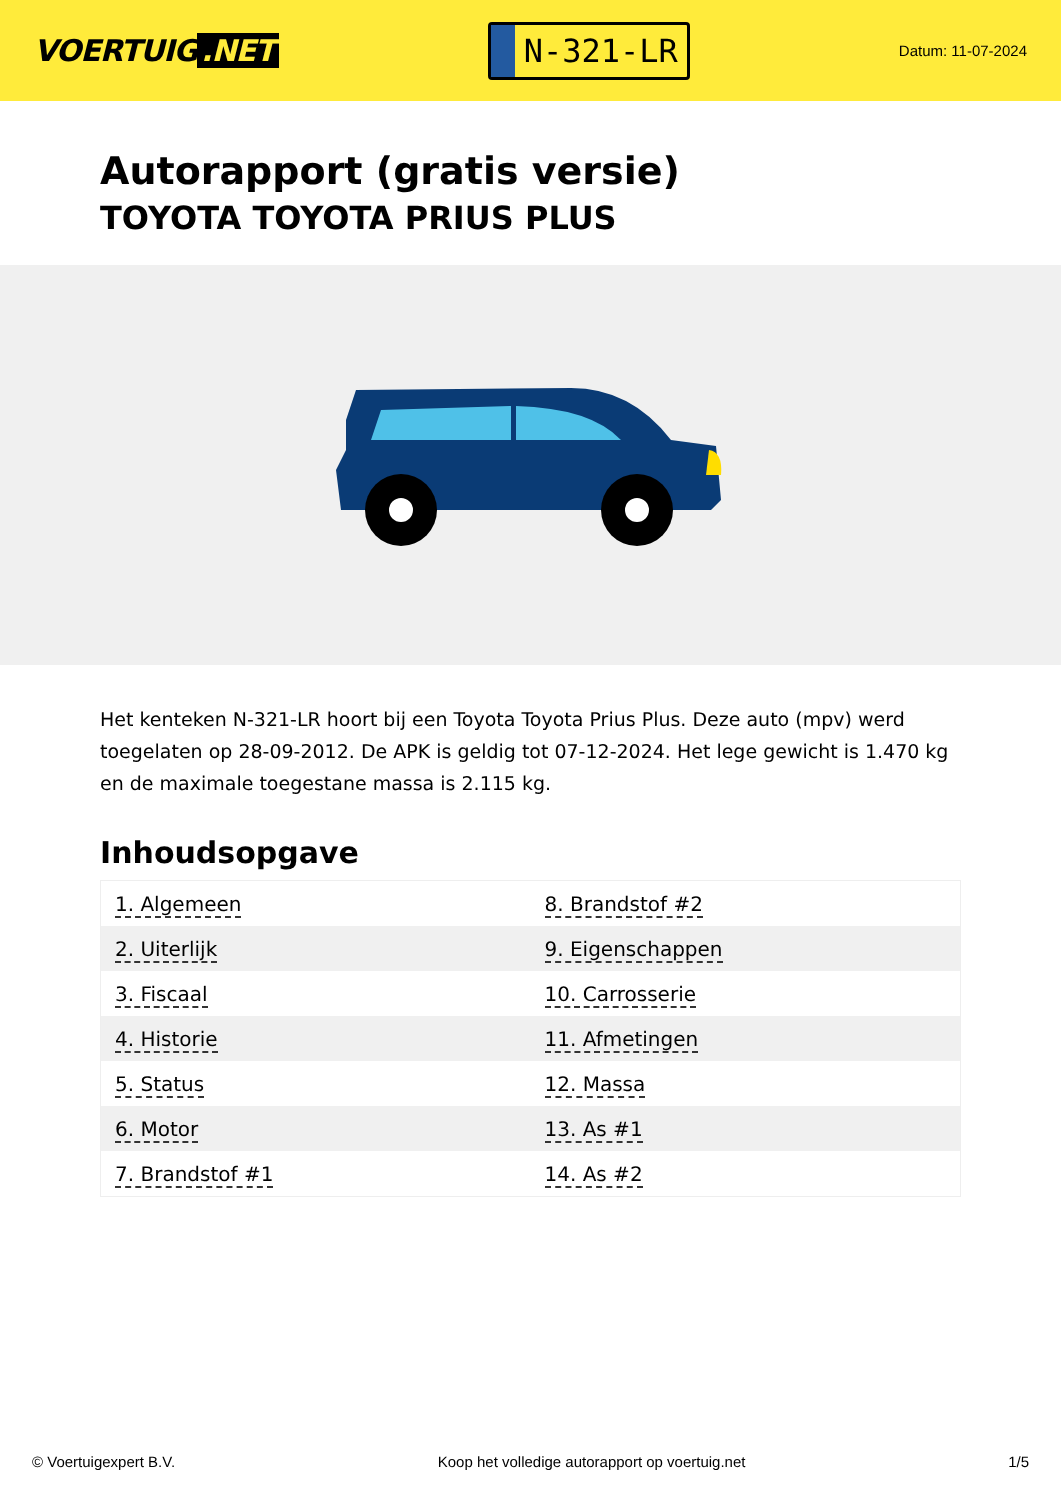VOERTUIG.NET
N-321-LR
Datum: 11-07-2024
Autorapport (gratis versie)
TOYOTA TOYOTA PRIUS PLUS
Het kenteken N-321-LR hoort bij een Toyota Toyota Prius Plus. Deze auto (mpv) werd toegelaten op 28-09-2012. De APK is geldig tot 07-12-2024. Het lege gewicht is 1.470 kg en de maximale toegestane massa is 2.115 kg.
Inhoudsopgave
| 1. Algemeen | 8. Brandstof #2 |
| 2. Uiterlijk | 9. Eigenschappen |
| 3. Fiscaal | 10. Carrosserie |
| 4. Historie | 11. Afmetingen |
| 5. Status | 12. Massa |
| 6. Motor | 13. As #1 |
| 7. Brandstof #1 | 14. As #2 |
© Voertuigexpert B.V. Koop het volledige autorapport op voertuig.net 1/5